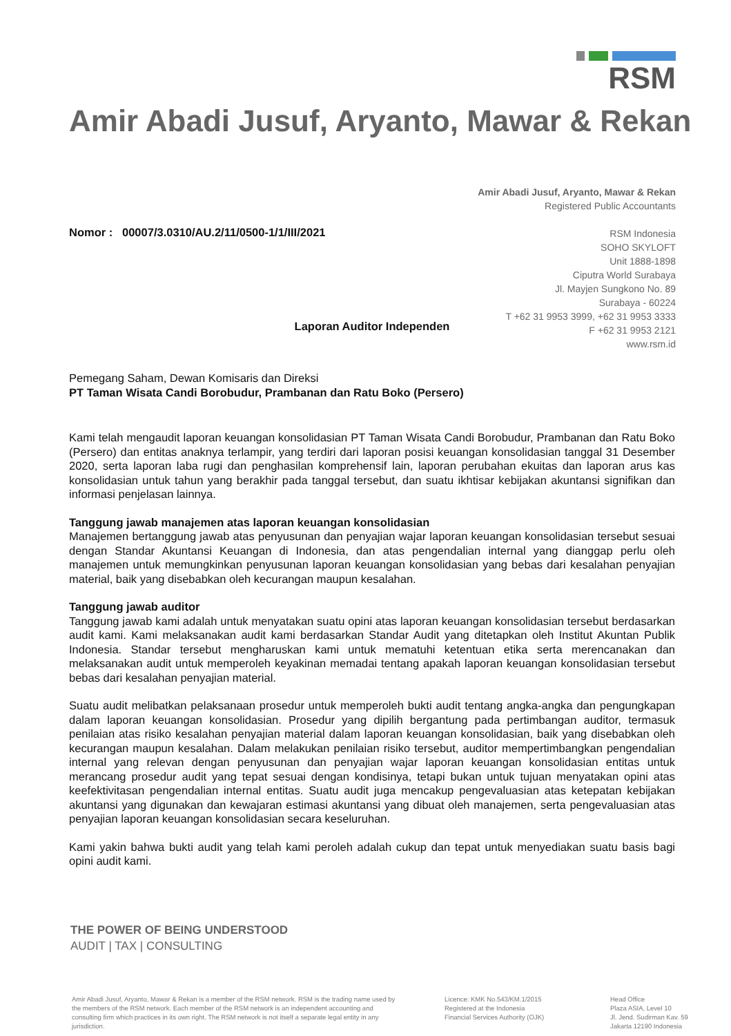RSM
Amir Abadi Jusuf, Aryanto, Mawar & Rekan
Amir Abadi Jusuf, Aryanto, Mawar & Rekan
Registered Public Accountants
RSM Indonesia
SOHO SKYLOFT
Unit 1888-1898
Ciputra World Surabaya
Jl. Mayjen Sungkono No. 89
Surabaya - 60224
T +62 31 9953 3999, +62 31 9953 3333
F +62 31 9953 2121
www.rsm.id
Nomor : 00007/3.0310/AU.2/11/0500-1/1/III/2021
Laporan Auditor Independen
Pemegang Saham, Dewan Komisaris dan Direksi
PT Taman Wisata Candi Borobudur, Prambanan dan Ratu Boko (Persero)
Kami telah mengaudit laporan keuangan konsolidasian PT Taman Wisata Candi Borobudur, Prambanan dan Ratu Boko (Persero) dan entitas anaknya terlampir, yang terdiri dari laporan posisi keuangan konsolidasian tanggal 31 Desember 2020, serta laporan laba rugi dan penghasilan komprehensif lain, laporan perubahan ekuitas dan laporan arus kas konsolidasian untuk tahun yang berakhir pada tanggal tersebut, dan suatu ikhtisar kebijakan akuntansi signifikan dan informasi penjelasan lainnya.
Tanggung jawab manajemen atas laporan keuangan konsolidasian
Manajemen bertanggung jawab atas penyusunan dan penyajian wajar laporan keuangan konsolidasian tersebut sesuai dengan Standar Akuntansi Keuangan di Indonesia, dan atas pengendalian internal yang dianggap perlu oleh manajemen untuk memungkinkan penyusunan laporan keuangan konsolidasian yang bebas dari kesalahan penyajian material, baik yang disebabkan oleh kecurangan maupun kesalahan.
Tanggung jawab auditor
Tanggung jawab kami adalah untuk menyatakan suatu opini atas laporan keuangan konsolidasian tersebut berdasarkan audit kami. Kami melaksanakan audit kami berdasarkan Standar Audit yang ditetapkan oleh Institut Akuntan Publik Indonesia. Standar tersebut mengharuskan kami untuk mematuhi ketentuan etika serta merencanakan dan melaksanakan audit untuk memperoleh keyakinan memadai tentang apakah laporan keuangan konsolidasian tersebut bebas dari kesalahan penyajian material.
Suatu audit melibatkan pelaksanaan prosedur untuk memperoleh bukti audit tentang angka-angka dan pengungkapan dalam laporan keuangan konsolidasian. Prosedur yang dipilih bergantung pada pertimbangan auditor, termasuk penilaian atas risiko kesalahan penyajian material dalam laporan keuangan konsolidasian, baik yang disebabkan oleh kecurangan maupun kesalahan. Dalam melakukan penilaian risiko tersebut, auditor mempertimbangkan pengendalian internal yang relevan dengan penyusunan dan penyajian wajar laporan keuangan konsolidasian entitas untuk merancang prosedur audit yang tepat sesuai dengan kondisinya, tetapi bukan untuk tujuan menyatakan opini atas keefektivitasan pengendalian internal entitas. Suatu audit juga mencakup pengevaluasian atas ketepatan kebijakan akuntansi yang digunakan dan kewajaran estimasi akuntansi yang dibuat oleh manajemen, serta pengevaluasian atas penyajian laporan keuangan konsolidasian secara keseluruhan.
Kami yakin bahwa bukti audit yang telah kami peroleh adalah cukup dan tepat untuk menyediakan suatu basis bagi opini audit kami.
THE POWER OF BEING UNDERSTOOD
AUDIT | TAX | CONSULTING
Amir Abadi Jusuf, Aryanto, Mawar & Rekan is a member of the RSM network. RSM is the trading name used by the members of the RSM network. Each member of the RSM network is an independent accounting and consulting firm which practices in its own right. The RSM network is not itself a separate legal entity in any jurisdiction.
Licence: KMK No.543/KM.1/2015
Registered at the Indonesia
Financial Services Authority (OJK)
Head Office
Plaza ASIA, Level 10
Jl. Jend. Sudirman Kav. 59
Jakarta 12190 Indonesia